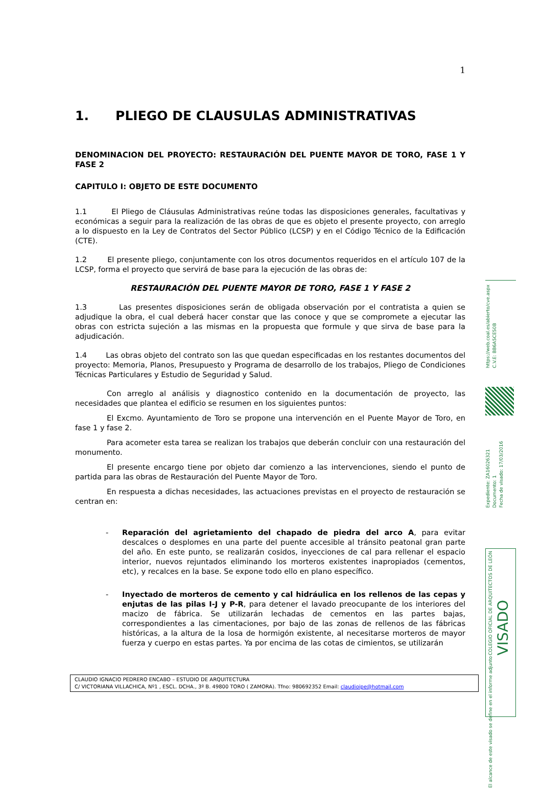1
1. PLIEGO DE CLAUSULAS ADMINISTRATIVAS
DENOMINACION DEL PROYECTO: RESTAURACIÓN DEL PUENTE MAYOR DE TORO, FASE 1 Y FASE 2
CAPITULO I: OBJETO DE ESTE DOCUMENTO
1.1 El Pliego de Cláusulas Administrativas reúne todas las disposiciones generales, facultativas y económicas a seguir para la realización de las obras de que es objeto el presente proyecto, con arreglo a lo dispuesto en la Ley de Contratos del Sector Público (LCSP) y en el Código Técnico de la Edificación (CTE).
1.2 El presente pliego, conjuntamente con los otros documentos requeridos en el artículo 107 de la LCSP, forma el proyecto que servirá de base para la ejecución de las obras de:
RESTAURACIÓN DEL PUENTE MAYOR DE TORO, FASE 1 Y FASE 2
1.3 Las presentes disposiciones serán de obligada observación por el contratista a quien se adjudique la obra, el cual deberá hacer constar que las conoce y que se compromete a ejecutar las obras con estricta sujeción a las mismas en la propuesta que formule y que sirva de base para la adjudicación.
1.4 Las obras objeto del contrato son las que quedan especificadas en los restantes documentos del proyecto: Memoria, Planos, Presupuesto y Programa de desarrollo de los trabajos, Pliego de Condiciones Técnicas Particulares y Estudio de Seguridad y Salud.
Con arreglo al análisis y diagnostico contenido en la documentación de proyecto, las necesidades que plantea el edificio se resumen en los siguientes puntos:
El Excmo. Ayuntamiento de Toro se propone una intervención en el Puente Mayor de Toro, en fase 1 y fase 2.
Para acometer esta tarea se realizan los trabajos que deberán concluir con una restauración del monumento.
El presente encargo tiene por objeto dar comienzo a las intervenciones, siendo el punto de partida para las obras de Restauración del Puente Mayor de Toro.
En respuesta a dichas necesidades, las actuaciones previstas en el proyecto de restauración se centran en:
- Reparación del agrietamiento del chapado de piedra del arco A, para evitar descalces o desplomes en una parte del puente accesible al tránsito peatonal gran parte del año. En este punto, se realizarán cosidos, inyecciones de cal para rellenar el espacio interior, nuevos rejuntados eliminando los morteros existentes inapropiados (cementos, etc), y recalces en la base. Se expone todo ello en plano específico.
- Inyectado de morteros de cemento y cal hidráulica en los rellenos de las cepas y enjutas de las pilas I-J y P-R, para detener el lavado preocupante de los interiores del macizo de fábrica. Se utilizarán lechadas de cementos en las partes bajas, correspondientes a las cimentaciones, por bajo de las zonas de rellenos de las fábricas históricas, a la altura de la losa de hormigón existente, al necesitarse morteros de mayor fuerza y cuerpo en estas partes. Ya por encima de las cotas de cimientos, se utilizarán
CLAUDIO IGNACIO PEDRERO ENCABO – ESTUDIO DE ARQUITECTURA
C/ VICTORIANA VILLACHICA, Nº1 , ESCL. DCHA., 3º B. 49800 TORO ( ZAMORA). Tfno: 980692352 Email: claudioipe@hotmail.com
https://web.coal.es/abierto/cve.aspx C.V.E: BB6A5CE50B
Expediente: ZA16026321 Documento: 1 Fecha de visado: 17/03/2016
COLEGIO OFICIAL DE ARQUITECTOS DE LEÓN VISADO El alcance de este visado se define en el informe adjunto